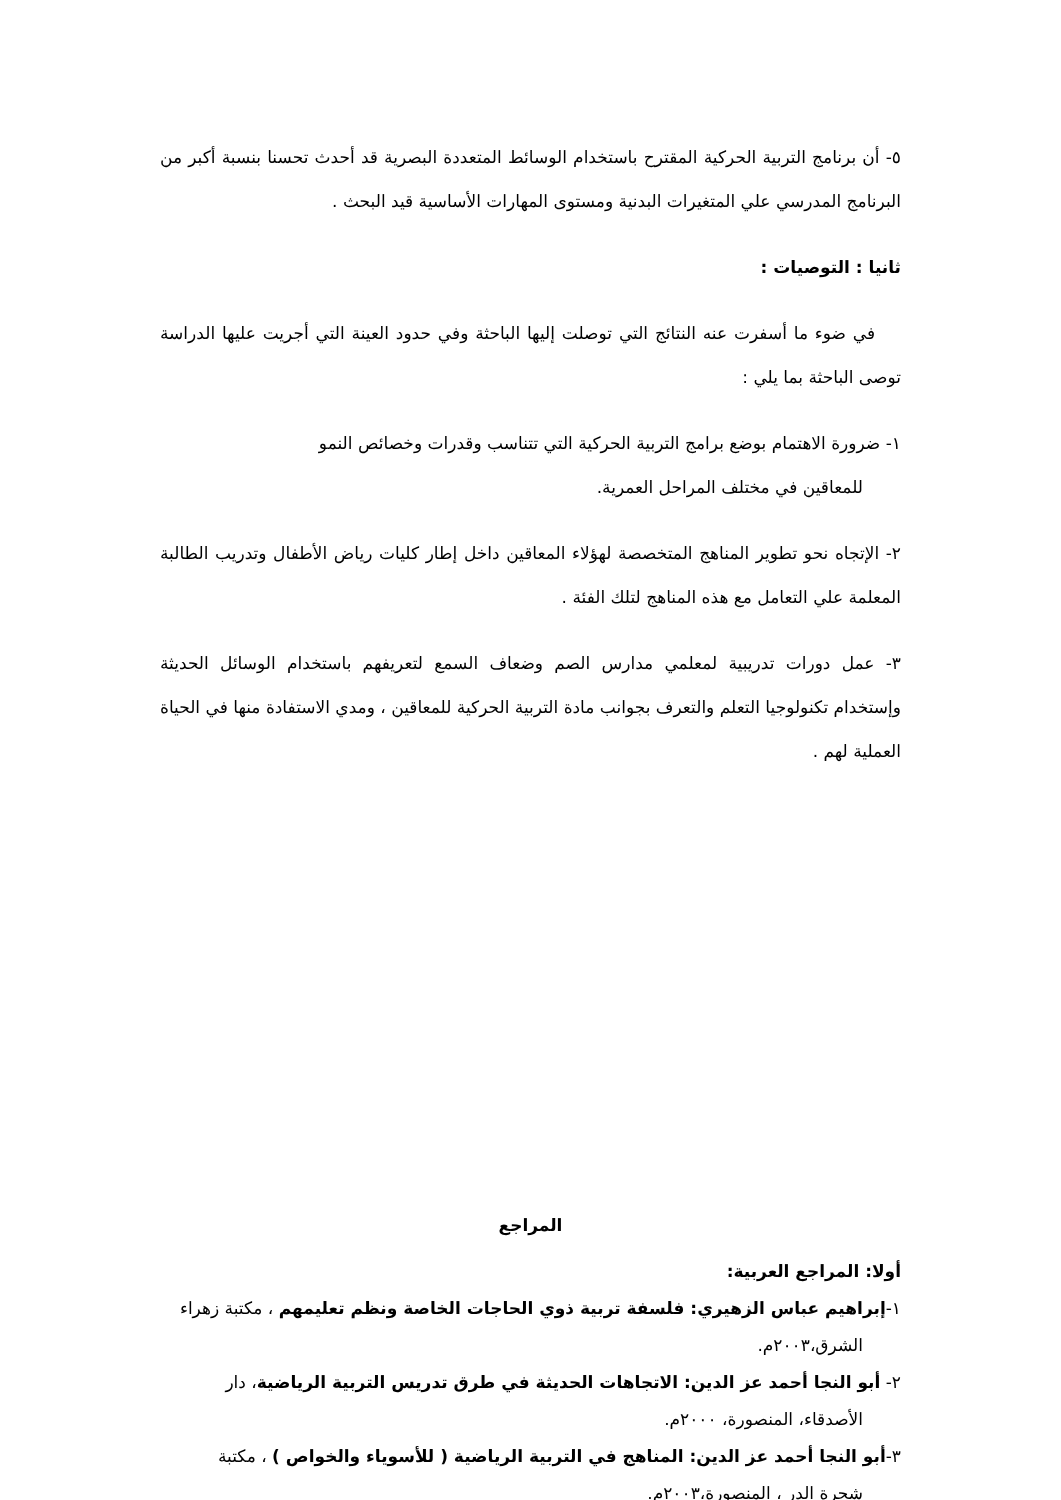٥- أن برنامج التربية الحركية المقترح باستخدام الوسائط المتعددة البصرية قد أحدث تحسنا بنسبة أكبر من البرنامج المدرسي علي المتغيرات البدنية ومستوى المهارات الأساسية قيد البحث .
ثانيا : التوصيات :
في ضوء ما أسفرت عنه النتائج التي توصلت إليها الباحثة وفي حدود العينة التي أجريت عليها الدراسة توصى الباحثة بما يلي :
١- ضرورة الاهتمام بوضع برامج التربية الحركية التي تتناسب وقدرات وخصائص النمو
للمعاقين في مختلف المراحل العمرية.
٢- الإتجاه نحو تطوير المناهج المتخصصة لهؤلاء المعاقين داخل إطار كليات رياض الأطفال وتدريب الطالبة المعلمة علي التعامل مع هذه المناهج لتلك الفئة .
٣- عمل دورات تدريبية لمعلمي مدارس الصم وضعاف السمع لتعريفهم باستخدام الوسائل الحديثة وإستخدام تكنولوجيا التعلم والتعرف بجوانب مادة التربية الحركية للمعاقين ، ومدي الاستفادة منها في الحياة العملية لهم .
المراجع
أولا: المراجع العربية:
١-إبراهيم عباس الزهيري: فلسفة تربية ذوي الحاجات الخاصة ونظم تعليمهم ، مكتبة زهراء
الشرق،٢٠٠٣م.
٢- أبو النجا أحمد عز الدين: الاتجاهات الحديثة في طرق تدريس التربية الرياضية، دار
الأصدقاء، المنصورة، ٢٠٠٠م.
٣-أبو النجا أحمد عز الدين: المناهج في التربية الرياضية ( للأسوياء والخواص ) ، مكتبة
شجرة الدر ، المنصورة،٢٠٠٣م.